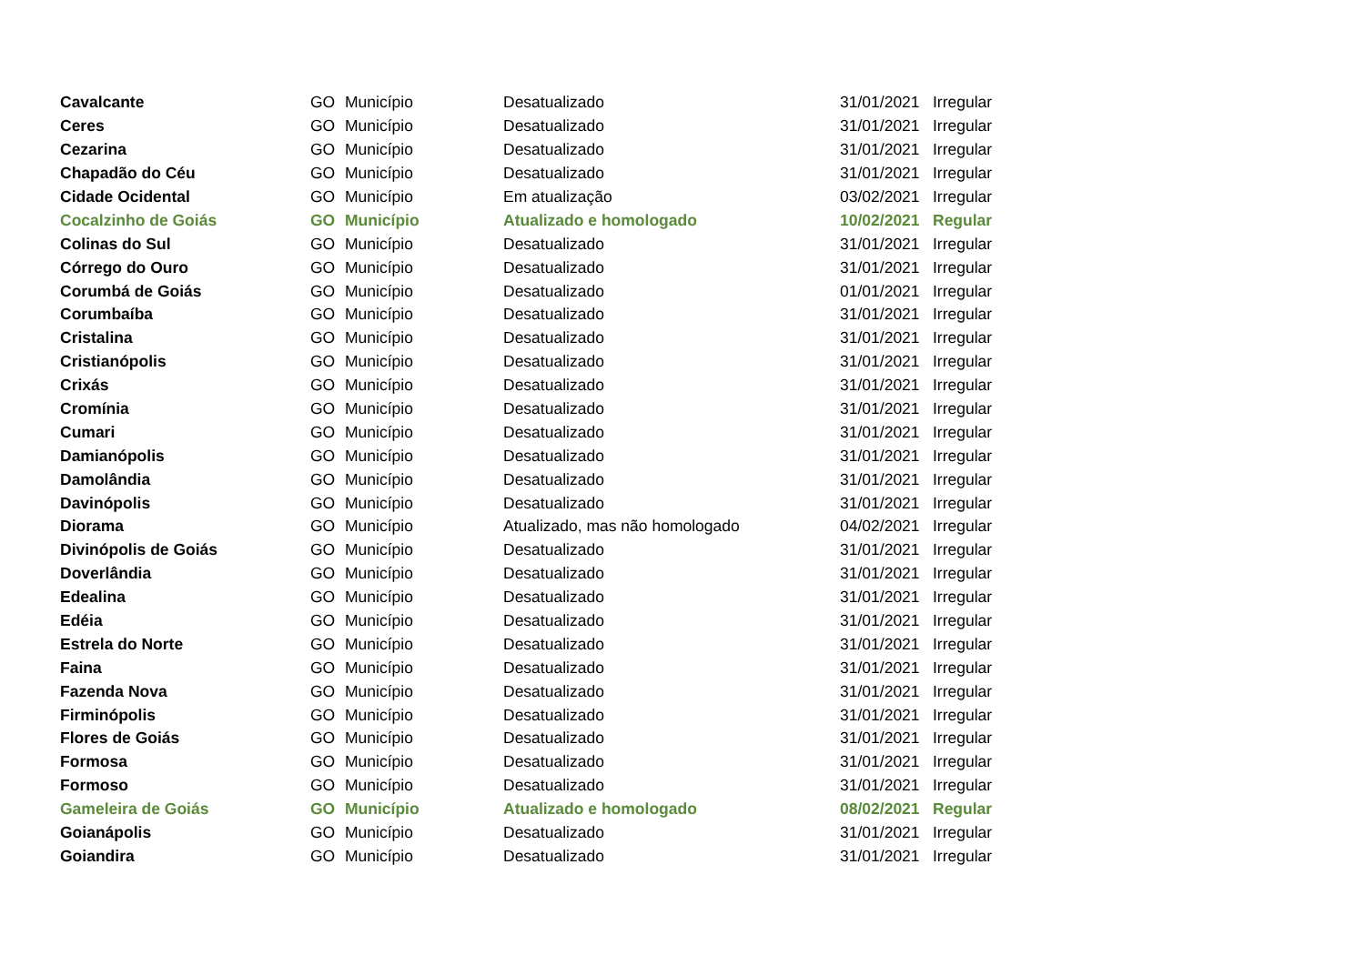| Cavalcante | GO | Município | Desatualizado | 31/01/2021 | Irregular |
| Ceres | GO | Município | Desatualizado | 31/01/2021 | Irregular |
| Cezarina | GO | Município | Desatualizado | 31/01/2021 | Irregular |
| Chapadão do Céu | GO | Município | Desatualizado | 31/01/2021 | Irregular |
| Cidade Ocidental | GO | Município | Em atualização | 03/02/2021 | Irregular |
| Cocalzinho de Goiás | GO | Município | Atualizado e homologado | 10/02/2021 | Regular |
| Colinas do Sul | GO | Município | Desatualizado | 31/01/2021 | Irregular |
| Córrego do Ouro | GO | Município | Desatualizado | 31/01/2021 | Irregular |
| Corumbá de Goiás | GO | Município | Desatualizado | 01/01/2021 | Irregular |
| Corumbaíba | GO | Município | Desatualizado | 31/01/2021 | Irregular |
| Cristalina | GO | Município | Desatualizado | 31/01/2021 | Irregular |
| Cristianópolis | GO | Município | Desatualizado | 31/01/2021 | Irregular |
| Crixás | GO | Município | Desatualizado | 31/01/2021 | Irregular |
| Cromínia | GO | Município | Desatualizado | 31/01/2021 | Irregular |
| Cumari | GO | Município | Desatualizado | 31/01/2021 | Irregular |
| Damianópolis | GO | Município | Desatualizado | 31/01/2021 | Irregular |
| Damolândia | GO | Município | Desatualizado | 31/01/2021 | Irregular |
| Davinópolis | GO | Município | Desatualizado | 31/01/2021 | Irregular |
| Diorama | GO | Município | Atualizado, mas não homologado | 04/02/2021 | Irregular |
| Divinópolis de Goiás | GO | Município | Desatualizado | 31/01/2021 | Irregular |
| Doverlândia | GO | Município | Desatualizado | 31/01/2021 | Irregular |
| Edealina | GO | Município | Desatualizado | 31/01/2021 | Irregular |
| Edéia | GO | Município | Desatualizado | 31/01/2021 | Irregular |
| Estrela do Norte | GO | Município | Desatualizado | 31/01/2021 | Irregular |
| Faina | GO | Município | Desatualizado | 31/01/2021 | Irregular |
| Fazenda Nova | GO | Município | Desatualizado | 31/01/2021 | Irregular |
| Firminópolis | GO | Município | Desatualizado | 31/01/2021 | Irregular |
| Flores de Goiás | GO | Município | Desatualizado | 31/01/2021 | Irregular |
| Formosa | GO | Município | Desatualizado | 31/01/2021 | Irregular |
| Formoso | GO | Município | Desatualizado | 31/01/2021 | Irregular |
| Gameleira de Goiás | GO | Município | Atualizado e homologado | 08/02/2021 | Regular |
| Goianápolis | GO | Município | Desatualizado | 31/01/2021 | Irregular |
| Goiandira | GO | Município | Desatualizado | 31/01/2021 | Irregular |